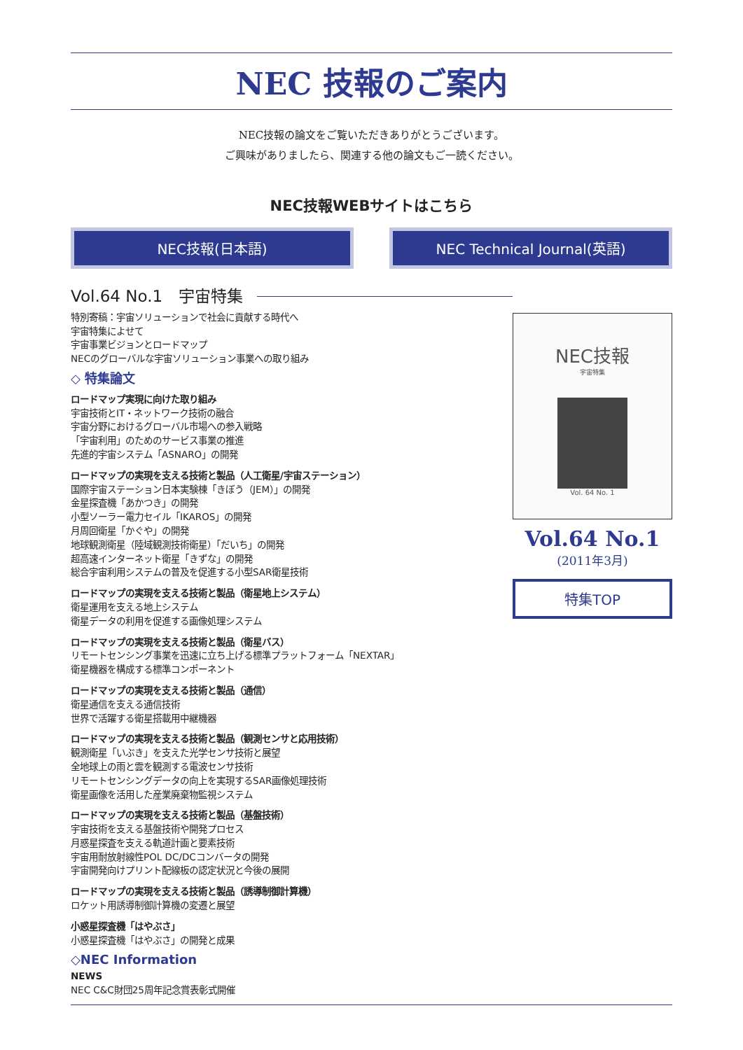NEC 技報のご案内
NEC技報の論文をご覧いただきありがとうございます。
ご興味がありましたら、関連する他の論文もご一読ください。
NEC技報WEBサイトはこちら
NEC技報(日本語) NEC Technical Journal(英語)
Vol.64 No.1　宇宙特集
特別寄稿：宇宙ソリューションで社会に貢献する時代へ
宇宙特集によせて
宇宙事業ビジョンとロードマップ
NECのグローバルな宇宙ソリューション事業への取り組み
◇ 特集論文
ロードマップ実現に向けた取り組み
宇宙技術とIT・ネットワーク技術の融合
宇宙分野におけるグローバル市場への参入戦略
「宇宙利用」のためのサービス事業の推進
先進的宇宙システム「ASNARO」の開発
ロードマップの実現を支える技術と製品（人工衛星/宇宙ステーション）
国際宇宙ステーション日本実験棟「きぼう（JEM）」の開発
金星探査機「あかつき」の開発
小型ソーラー電力セイル「IKAROS」の開発
月周回衛星「かぐや」の開発
地球観測衛星（陸域観測技術衛星）「だいち」の開発
超高速インターネット衛星「きずな」の開発
総合宇宙利用システムの普及を促進する小型SAR衛星技術
ロードマップの実現を支える技術と製品（衛星地上システム）
衛星運用を支える地上システム
衛星データの利用を促進する画像処理システム
ロードマップの実現を支える技術と製品（衛星バス）
リモートセンシング事業を迅速に立ち上げる標準プラットフォーム「NEXTAR」
衛星機器を構成する標準コンポーネント
ロードマップの実現を支える技術と製品（通信）
衛星通信を支える通信技術
世界で活躍する衛星搭載用中継機器
ロードマップの実現を支える技術と製品（観測センサと応用技術）
観測衛星「いぶき」を支えた光学センサ技術と展望
全地球上の雨と雲を観測する電波センサ技術
リモートセンシングデータの向上を実現するSAR画像処理技術
衛星画像を活用した産業廃棄物監視システム
ロードマップの実現を支える技術と製品（基盤技術）
宇宙技術を支える基盤技術や開発プロセス
月惑星探査を支える軌道計画と要素技術
宇宙用耐放射線性POL DC/DCコンバータの開発
宇宙開発向けプリント配線板の認定状況と今後の展開
ロードマップの実現を支える技術と製品（誘導制御計算機）
ロケット用誘導制御計算機の変遷と展望
小惑星探査機「はやぶさ」
小惑星探査機「はやぶさ」の開発と成果
◇NEC Information
NEWS
NEC C&C財団25周年記念賞表彰式開催
NEC技報
宇宙特集
Vol. 64 No. 1
Vol.64 No.1
(2011年3月)
特集TOP